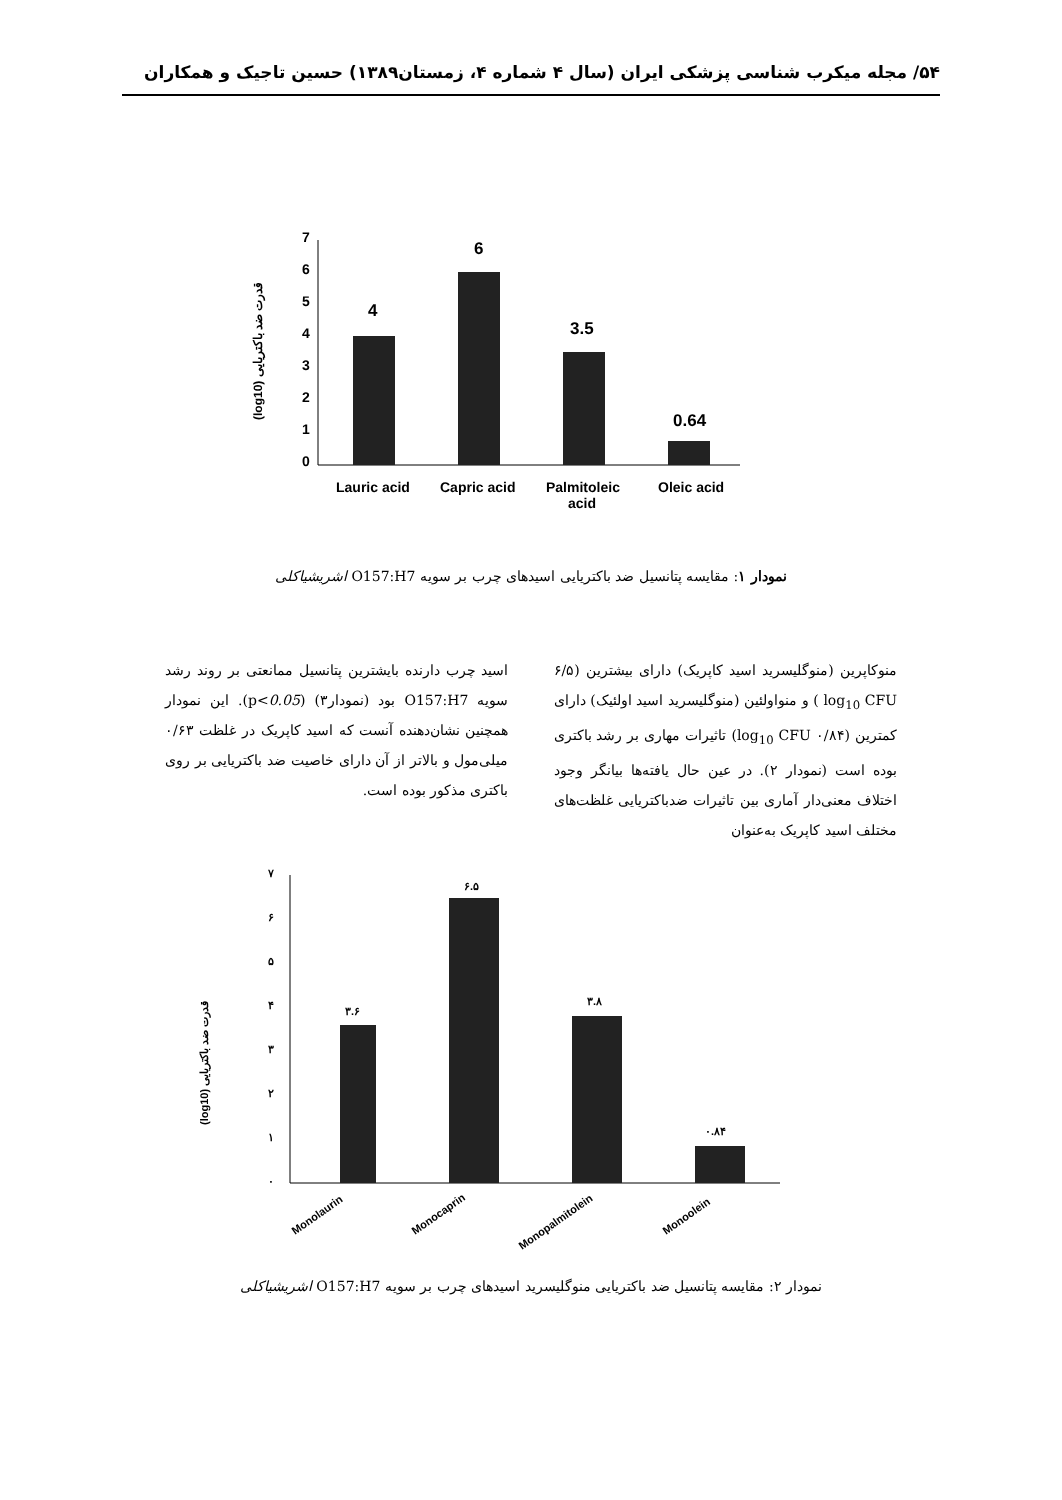۵۴/ مجله میکرب شناسی پزشکی ایران (سال ۴ شماره ۴، زمستان۱۳۸۹) حسین تاجیک و همکاران
7
6
5
4
3
2
1
0
(log10) قدرت ضد باکتریایی
4
6
3.5
0.64
Lauric acid
Capric acid
Palmitoleic
acid
Oleic acid
نمودار ۱: مقایسه پتانسیل ضد باکتریایی اسیدهای چرب بر سویه O157:H7 اشریشیاکلی
منوکاپرین (منوگلیسرید اسید کاپریک) دارای بیشترین (۶/۵ log<sub>10</sub> CFU ) و منواولئین (منوگلیسرید اسید اولئیک) دارای کمترین (۰/۸۴ log<sub>10</sub> CFU) تاثیرات مهاری بر رشد باکتری بوده است (نمودار ۲). در عین حال یافته‌ها بیانگر وجود اختلاف معنی‌دار آماری بین تاثیرات ضدباکتریایی غلظت‌های مختلف اسید کاپریک به‌عنوان
اسید چرب دارنده بایشترین پتانسیل ممانعتی بر روند رشد سویه O157:H7 بود (نمودار۳) (p<0.05). این نمودار همچنین نشان‌دهنده آنست که اسید کاپریک در غلظت ۰/۶۳ میلی‌مول و بالاتر از آن دارای خاصیت ضد باکتریایی بر روی باکتری مذکور بوده است.
۷
۶
۵
۴
۳
۲
۱
۰
(log10) قدرت ضد باکتریایی
۳.۶
۶.۵
۳.۸
۰.۸۴
Monolaurin
Monocaprin
Monopalmitolein
Monoolein
نمودار ۲: مقایسه پتانسیل ضد باکتریایی منوگلیسرید اسیدهای چرب بر سویه O157:H7 اشریشیاکلی